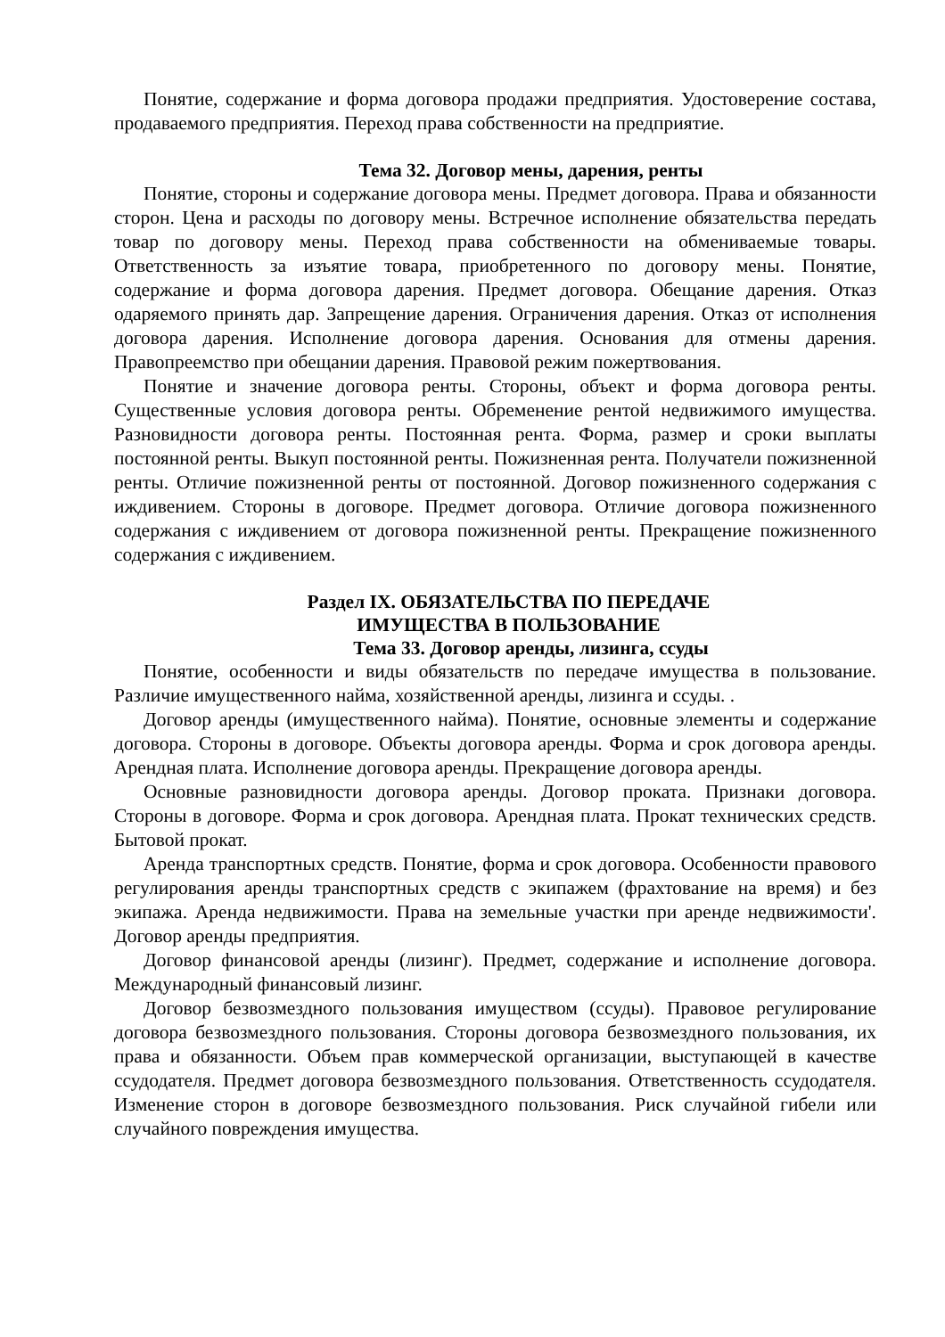Понятие, содержание и форма договора продажи предприятия. Удостоверение состава, продаваемого предприятия. Переход права собственности на предприятие.
Тема 32. Договор мены, дарения, ренты
Понятие, стороны и содержание договора мены. Предмет договора. Права и обязанности сторон. Цена и расходы по договору мены. Встречное исполнение обязательства передать товар по договору мены. Переход права собственности на обмениваемые товары. Ответственность за изъятие товара, приобретенного по договору мены. Понятие, содержание и форма договора дарения. Предмет договора. Обещание дарения. Отказ одаряемого принять дар. Запрещение дарения. Ограничения дарения. Отказ от исполнения договора дарения. Исполнение договора дарения. Основания для отмены дарения. Правопреемство при обещании дарения. Правовой режим пожертвования.
Понятие и значение договора ренты. Стороны, объект и форма договора ренты. Существенные условия договора ренты. Обременение рентой недвижимого имущества. Разновидности договора ренты. Постоянная рента. Форма, размер и сроки выплаты постоянной ренты. Выкуп постоянной ренты. Пожизненная рента. Получатели пожизненной ренты. Отличие пожизненной ренты от постоянной. Договор пожизненного содержания с иждивением. Стороны в договоре. Предмет договора. Отличие договора пожизненного содержания с иждивением от договора пожизненной ренты. Прекращение пожизненного содержания с иждивением.
Раздел IX. ОБЯЗАТЕЛЬСТВА ПО ПЕРЕДАЧЕ
ИМУЩЕСТВА В ПОЛЬЗОВАНИЕ
Тема 33. Договор аренды, лизинга, ссуды
Понятие, особенности и виды обязательств по передаче имущества в пользование. Различие имущественного найма, хозяйственной аренды, лизинга и ссуды. .
Договор аренды (имущественного найма). Понятие, основные элементы и содержание договора. Стороны в договоре. Объекты договора аренды. Форма и срок договора аренды. Арендная плата. Исполнение договора аренды. Прекращение договора аренды.
Основные разновидности договора аренды. Договор проката. Признаки договора. Стороны в договоре. Форма и срок договора. Арендная плата. Прокат технических средств. Бытовой прокат.
Аренда транспортных средств. Понятие, форма и срок договора. Особенности правового регулирования аренды транспортных средств с экипажем (фрахтование на время) и без экипажа. Аренда недвижимости. Права на земельные участки при аренде недвижимости'. Договор аренды предприятия.
Договор финансовой аренды (лизинг). Предмет, содержание и исполнение договора. Международный финансовый лизинг.
Договор безвозмездного пользования имуществом (ссуды). Правовое регулирование договора безвозмездного пользования. Стороны договора безвозмездного пользования, их права и обязанности. Объем прав коммерческой организации, выступающей в качестве ссудодателя. Предмет договора безвозмездного пользования. Ответственность ссудодателя. Изменение сторон в договоре безвозмездного пользования. Риск случайной гибели или случайного повреждения имущества.